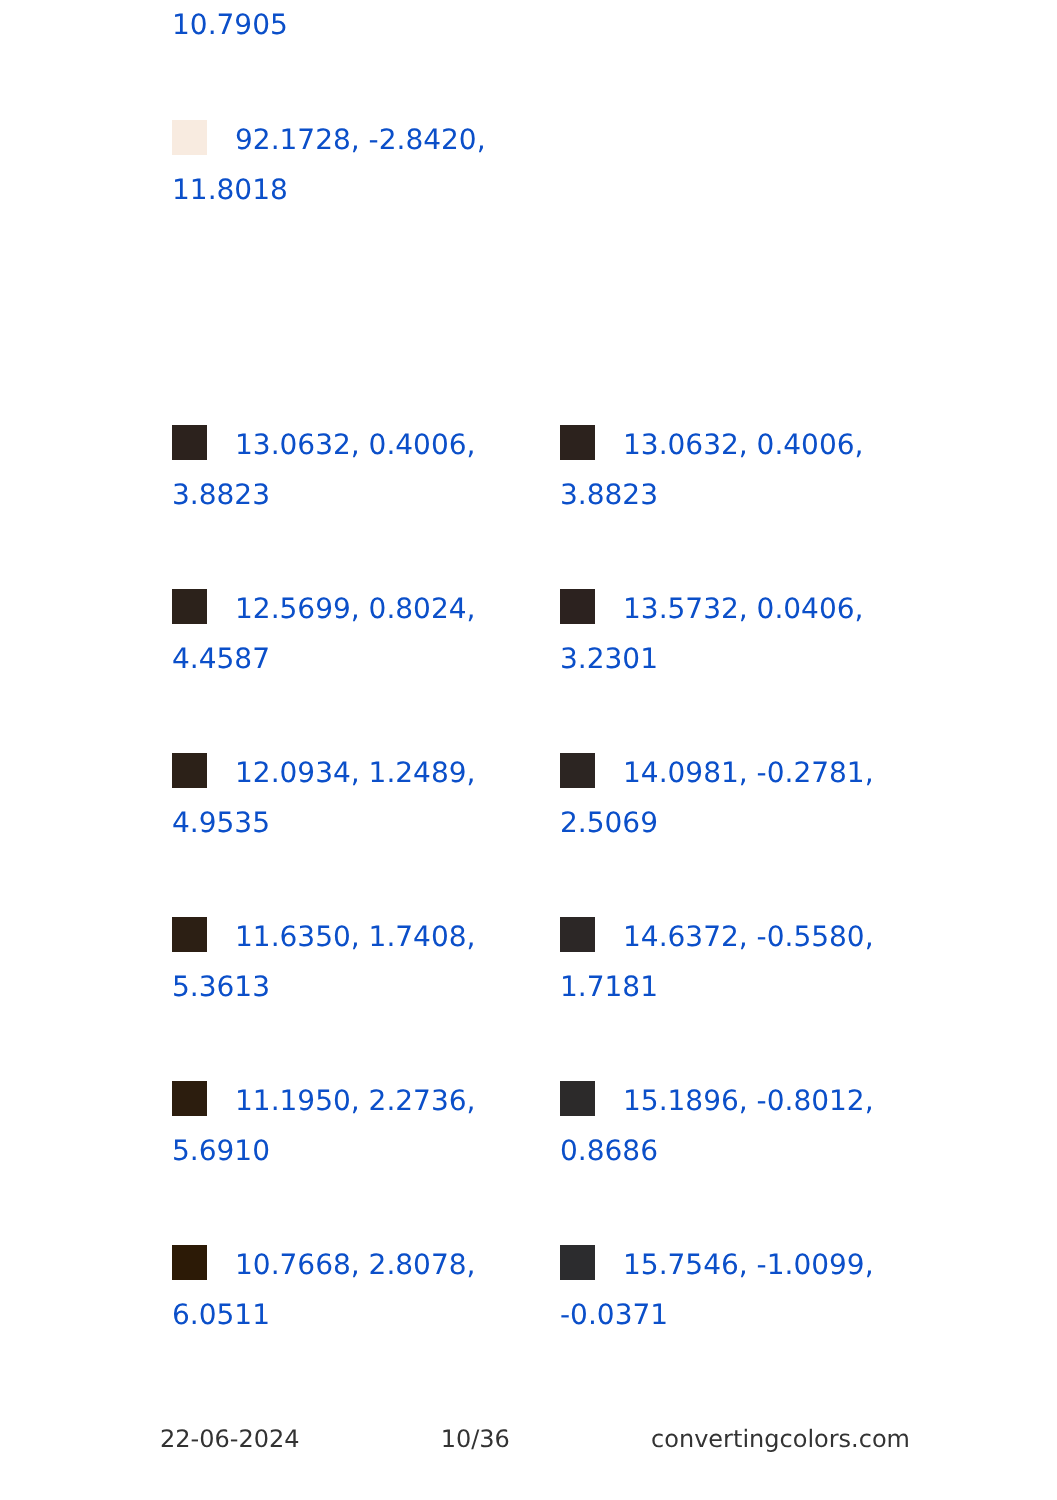10.7905
92.1728, -2.8420, 11.8018
13.0632, 0.4006, 3.8823
13.0632, 0.4006, 3.8823
12.5699, 0.8024, 4.4587
13.5732, 0.0406, 3.2301
12.0934, 1.2489, 4.9535
14.0981, -0.2781, 2.5069
11.6350, 1.7408, 5.3613
14.6372, -0.5580, 1.7181
11.1950, 2.2736, 5.6910
15.1896, -0.8012, 0.8686
10.7668, 2.8078, 6.0511
15.7546, -1.0099, -0.0371
22-06-2024 10/36 convertingcolors.com